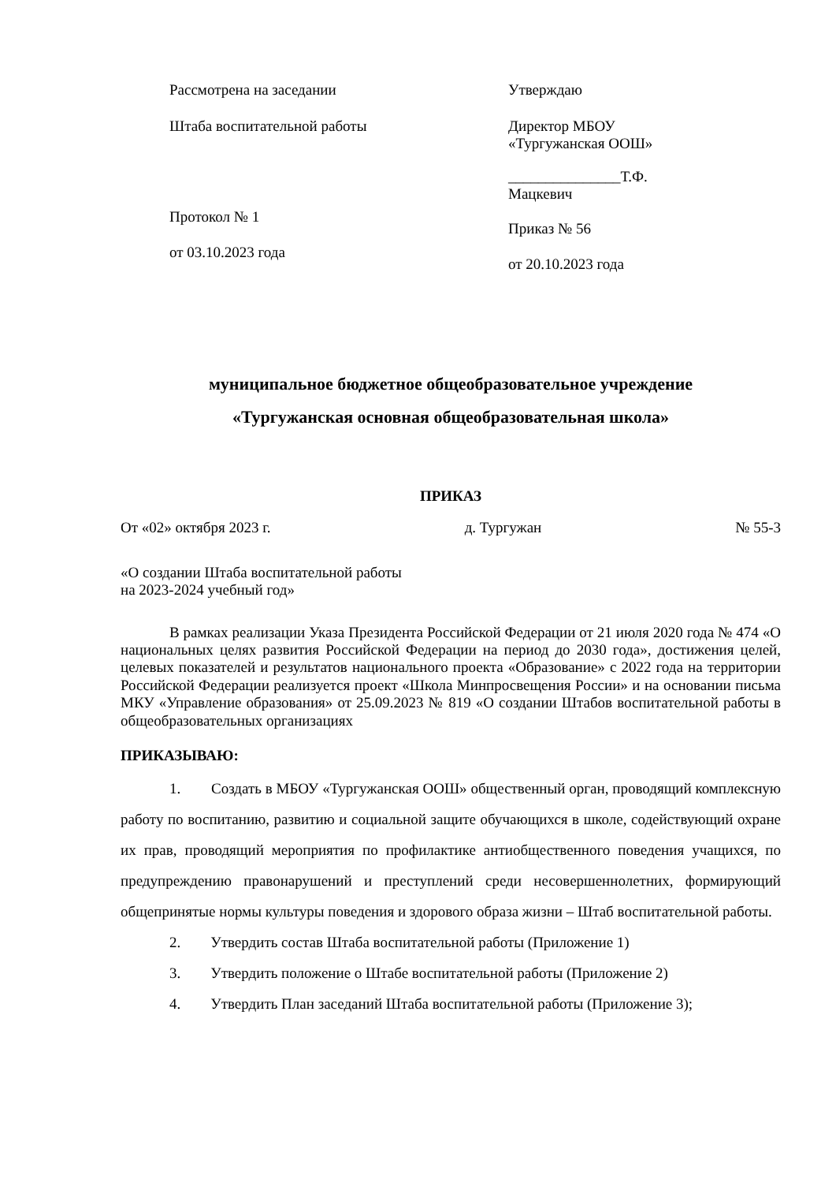Рассмотрена на заседании
Штаба воспитательной работы
Протокол № 1
от 03.10.2023 года
Утверждаю
Директор МБОУ
«Тургужанская ООШ»
_______________Т.Ф. Мацкевич
Приказ № 56
от 20.10.2023 года
муниципальное бюджетное общеобразовательное учреждение
«Тургужанская основная общеобразовательная школа»
ПРИКАЗ
От «02» октября 2023 г. д. Тургужан № 55-3
«О создании Штаба воспитательной работы
на 2023-2024 учебный год»
В рамках реализации Указа Президента Российской Федерации от 21 июля 2020 года № 474 «О национальных целях развития Российской Федерации на период до 2030 года», достижения целей, целевых показателей и результатов национального проекта «Образование» с 2022 года на территории Российской Федерации реализуется проект «Школа Минпросвещения России» и на основании письма МКУ «Управление образования» от 25.09.2023 № 819 «О создании Штабов воспитательной работы в общеобразовательных организациях
ПРИКАЗЫВАЮ:
1. Создать в МБОУ «Тургужанская ООШ» общественный орган, проводящий комплексную работу по воспитанию, развитию и социальной защите обучающихся в школе, содействующий охране их прав, проводящий мероприятия по профилактике антиобщественного поведения учащихся, по предупреждению правонарушений и преступлений среди несовершеннолетних, формирующий общепринятые нормы культуры поведения и здорового образа жизни – Штаб воспитательной работы.
2. Утвердить состав Штаба воспитательной работы (Приложение 1)
3. Утвердить положение о Штабе воспитательной работы (Приложение 2)
4. Утвердить План заседаний Штаба воспитательной работы (Приложение 3);